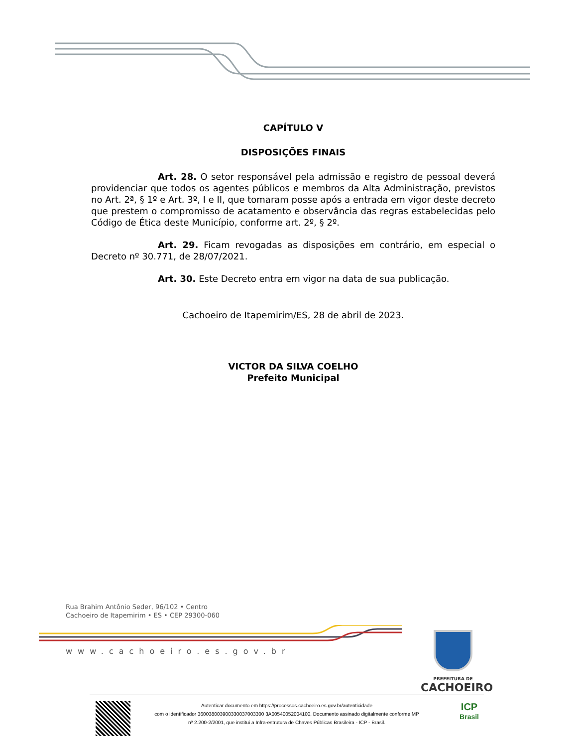CAPÍTULO V
DISPOSIÇÕES FINAIS
Art. 28. O setor responsável pela admissão e registro de pessoal deverá providenciar que todos os agentes públicos e membros da Alta Administração, previstos no Art. 2ª, § 1º e Art. 3º, I e II, que tomaram posse após a entrada em vigor deste decreto que prestem o compromisso de acatamento e observância das regras estabelecidas pelo Código de Ética deste Município, conforme art. 2º, § 2º.
Art. 29. Ficam revogadas as disposições em contrário, em especial o Decreto nº 30.771, de 28/07/2021.
Art. 30. Este Decreto entra em vigor na data de sua publicação.
Cachoeiro de Itapemirim/ES, 28 de abril de 2023.
VICTOR DA SILVA COELHO
Prefeito Municipal
Rua Brahim Antônio Seder, 96/102 • Centro
Cachoeiro de Itapemirim • ES • CEP 29300-060
www.cachoeiro.es.gov.br
PREFEITURA DE
CACHOEIRO
Autenticar documento em https://processos.cachoeiro.es.gov.br/autenticidade
com o identificador 360038003900330037003300 3A00540052004100, Documento assinado digitalmente conforme MP
nº 2.200-2/2001, que institui a Infra-estrutura de Chaves Públicas Brasileira - ICP - Brasil.
ICP
Brasil